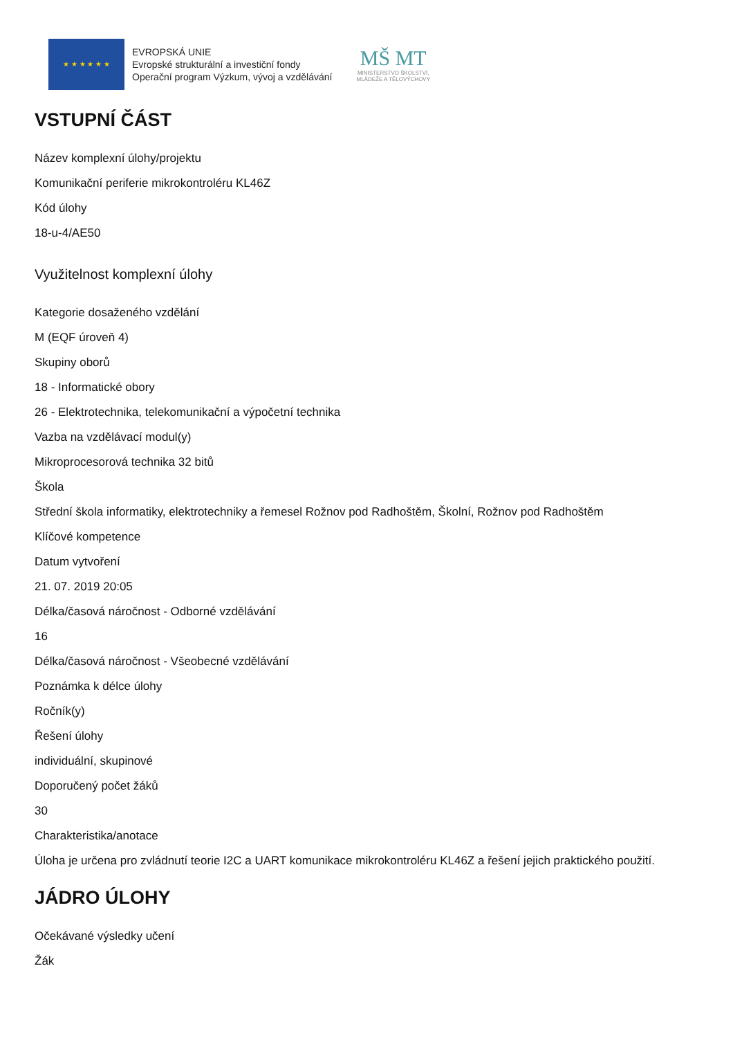★ ★ ★ ★ ★ ★
EVROPSKÁ UNIE
Evropské strukturální a investiční fondy
Operační program Výzkum, vývoj a vzdělávání
MŠ MT
MINISTERSTVO ŠKOLSTVÍ,
MLÁDEŽE A TĚLOVÝCHOVY
VSTUPNÍ ČÁST
Název komplexní úlohy/projektu
Komunikační periferie mikrokontroléru KL46Z
Kód úlohy
18-u-4/AE50
Využitelnost komplexní úlohy
Kategorie dosaženého vzdělání
M (EQF úroveň 4)
Skupiny oborů
18 - Informatické obory
26 - Elektrotechnika, telekomunikační a výpočetní technika
Vazba na vzdělávací modul(y)
Mikroprocesorová technika 32 bitů
Škola
Střední škola informatiky, elektrotechniky a řemesel Rožnov pod Radhoštěm, Školní, Rožnov pod Radhoštěm
Klíčové kompetence
Datum vytvoření
21. 07. 2019 20:05
Délka/časová náročnost - Odborné vzdělávání
16
Délka/časová náročnost - Všeobecné vzdělávání
Poznámka k délce úlohy
Ročník(y)
Řešení úlohy
individuální, skupinové
Doporučený počet žáků
30
Charakteristika/anotace
Úloha je určena pro zvládnutí teorie I2C a UART komunikace mikrokontroléru KL46Z a řešení jejich praktického použití.
JÁDRO ÚLOHY
Očekávané výsledky učení
Žák